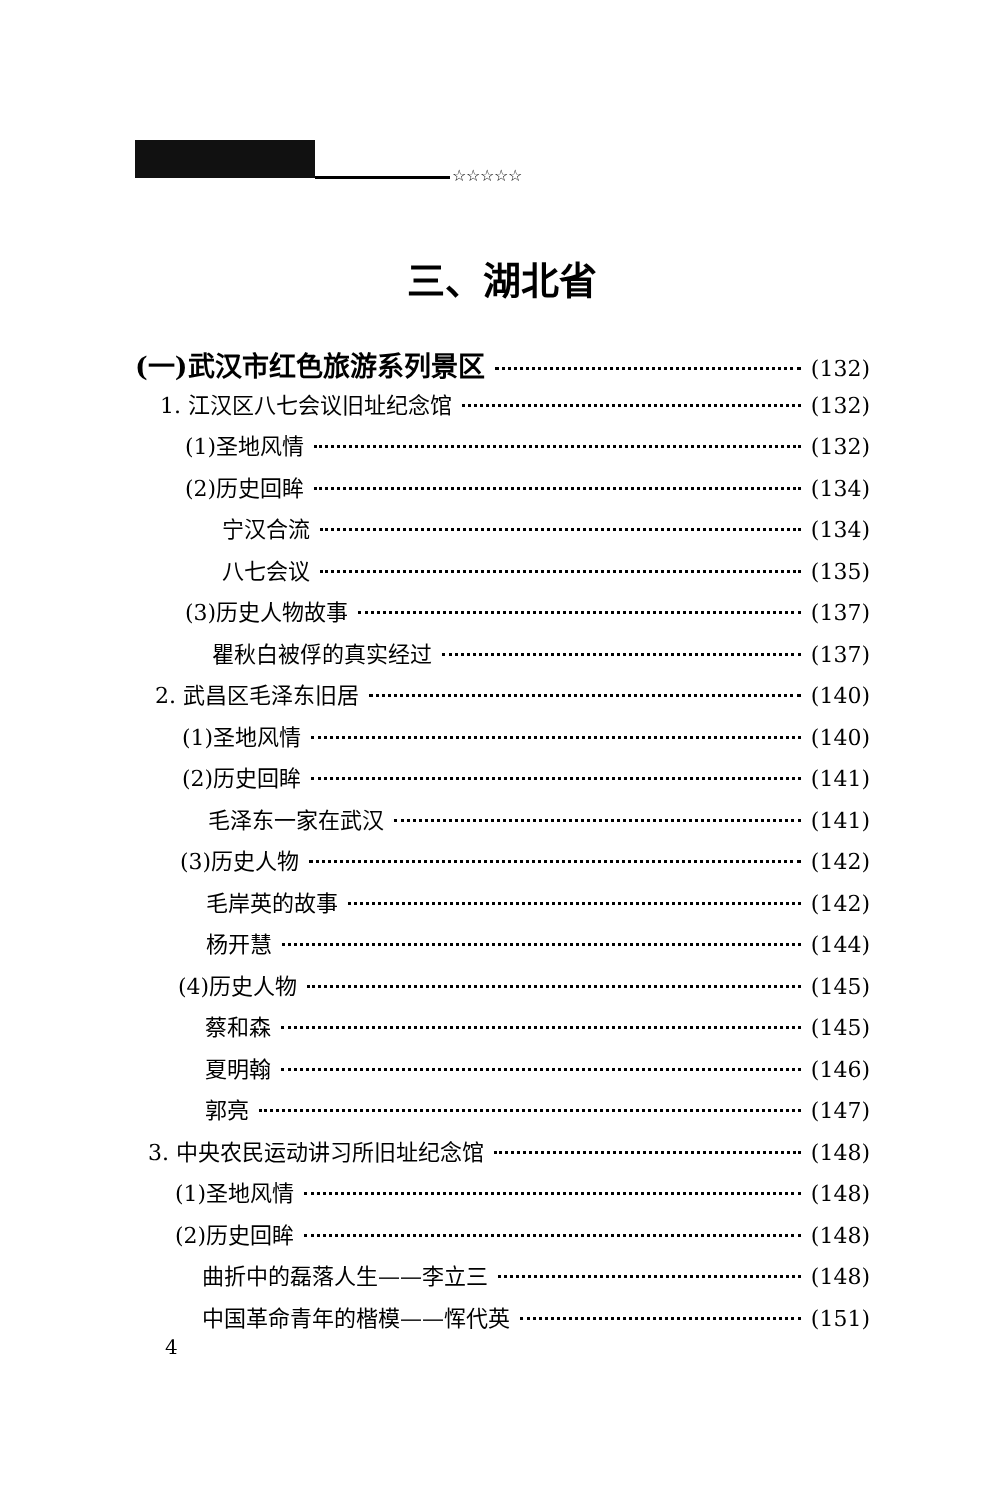☆☆☆☆☆
三、湖北省
(一)武汉市红色旅游系列景区 (132)
1. 江汉区八七会议旧址纪念馆 (132)
(1)圣地风情 (132)
(2)历史回眸 (134)
宁汉合流 (134)
八七会议 (135)
(3)历史人物故事 (137)
瞿秋白被俘的真实经过 (137)
2. 武昌区毛泽东旧居 (140)
(1)圣地风情 (140)
(2)历史回眸 (141)
毛泽东一家在武汉 (141)
(3)历史人物 (142)
毛岸英的故事 (142)
杨开慧 (144)
(4)历史人物 (145)
蔡和森 (145)
夏明翰 (146)
郭亮 (147)
3. 中央农民运动讲习所旧址纪念馆 (148)
(1)圣地风情 (148)
(2)历史回眸 (148)
曲折中的磊落人生——李立三 (148)
中国革命青年的楷模——恽代英 (151)
4